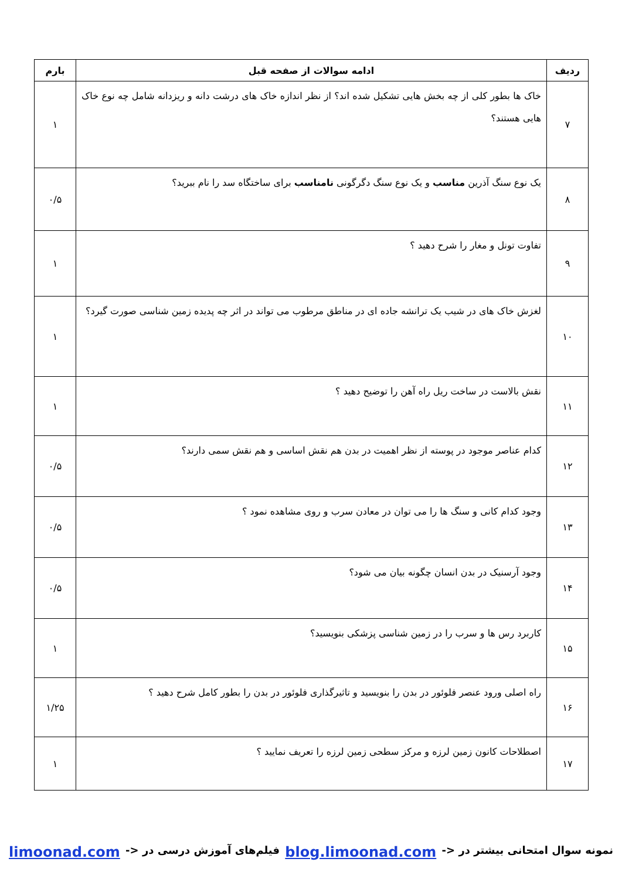| ردیف | ادامه سوالات از صفحه قبل | بارم |
| --- | --- | --- |
| ۷ | خاک ها بطور کلی از چه بخش هایی تشکیل شده اند؟ از نظر اندازه خاک های درشت دانه و ریزدانه شامل چه نوع خاک هایی هستند؟ | ۱ |
| ۸ | یک نوع سنگ آذرین مناسب و یک نوع سنگ دگرگونی نامناسب برای ساختگاه سد را نام ببرید؟ | ۰/۵ |
| ۹ | تفاوت تونل و مغار را شرح دهید ؟ | ۱ |
| ۱۰ | لغزش خاک های در شیب یک ترانشه جاده ای در مناطق مرطوب می تواند در اثر چه پدیده زمین شناسی صورت گیرد؟ | ۱ |
| ۱۱ | نقش بالاست در ساخت ریل راه آهن را توضیح دهید ؟ | ۱ |
| ۱۲ | کدام عناصر موجود در پوسته از نظر اهمیت در بدن هم نقش اساسی و هم نقش سمی دارند؟ | ۰/۵ |
| ۱۳ | وجود کدام کانی و سنگ ها را می توان در معادن سرب و روی مشاهده نمود ؟ | ۰/۵ |
| ۱۴ | وجود آرسنیک در بدن انسان چگونه بیان می شود؟ | ۰/۵ |
| ۱۵ | کاربرد رس ها و سرب را در زمین شناسی پزشکی بنویسید؟ | ۱ |
| ۱۶ | راه اصلی ورود عنصر فلوئور در بدن را بنویسید و تاثیرگذاری فلوئور در بدن را بطور کامل شرح دهید ؟ | ۱/۲۵ |
| ۱۷ | اصطلاحات کانون زمین لرزه و مرکز سطحی زمین لرزه را تعریف نمایید ؟ | ۱ |
نمونه سوال امتحانی بیشتر در <- blog.limoonad.com فیلم‌های آموزش درسی در <- limoonad.com